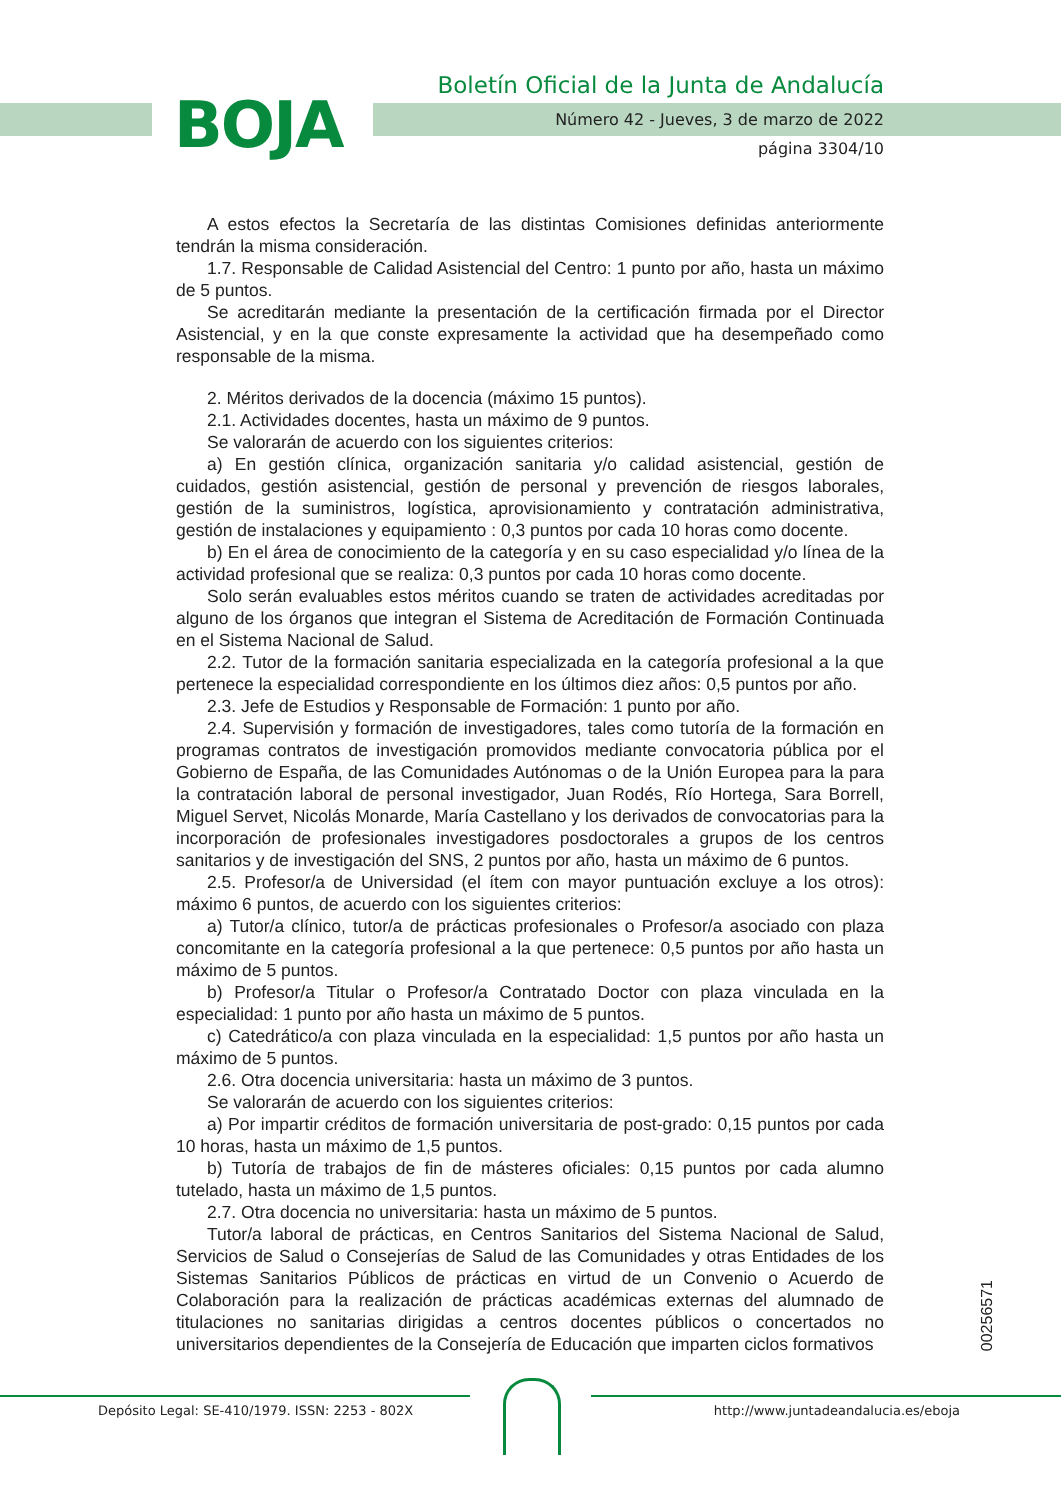BOJA
Boletín Oficial de la Junta de Andalucía
Número 42 - Jueves, 3 de marzo de 2022
página 3304/10
A estos efectos la Secretaría de las distintas Comisiones definidas anteriormente tendrán la misma consideración.
1.7. Responsable de Calidad Asistencial del Centro: 1 punto por año, hasta un máximo de 5 puntos.
Se acreditarán mediante la presentación de la certificación firmada por el Director Asistencial, y en la que conste expresamente la actividad que ha desempeñado como responsable de la misma.
2. Méritos derivados de la docencia (máximo 15 puntos).
2.1. Actividades docentes, hasta un máximo de 9 puntos.
Se valorarán de acuerdo con los siguientes criterios:
a) En gestión clínica, organización sanitaria y/o calidad asistencial, gestión de cuidados, gestión asistencial, gestión de personal y prevención de riesgos laborales, gestión de la suministros, logística, aprovisionamiento y contratación administrativa, gestión de instalaciones y equipamiento : 0,3 puntos por cada 10 horas como docente.
b) En el área de conocimiento de la categoría y en su caso especialidad y/o línea de la actividad profesional que se realiza: 0,3 puntos por cada 10 horas como docente.
Solo serán evaluables estos méritos cuando se traten de actividades acreditadas por alguno de los órganos que integran el Sistema de Acreditación de Formación Continuada en el Sistema Nacional de Salud.
2.2. Tutor de la formación sanitaria especializada en la categoría profesional a la que pertenece la especialidad correspondiente en los últimos diez años: 0,5 puntos por año.
2.3. Jefe de Estudios y Responsable de Formación: 1 punto por año.
2.4. Supervisión y formación de investigadores, tales como tutoría de la formación en programas contratos de investigación promovidos mediante convocatoria pública por el Gobierno de España, de las Comunidades Autónomas o de la Unión Europea para la para la contratación laboral de personal investigador, Juan Rodés, Río Hortega, Sara Borrell, Miguel Servet, Nicolás Monarde, María Castellano y los derivados de convocatorias para la incorporación de profesionales investigadores posdoctorales a grupos de los centros sanitarios y de investigación del SNS, 2 puntos por año, hasta un máximo de 6 puntos.
2.5. Profesor/a de Universidad (el ítem con mayor puntuación excluye a los otros): máximo 6 puntos, de acuerdo con los siguientes criterios:
a) Tutor/a clínico, tutor/a de prácticas profesionales o Profesor/a asociado con plaza concomitante en la categoría profesional a la que pertenece: 0,5 puntos por año hasta un máximo de 5 puntos.
b) Profesor/a Titular o Profesor/a Contratado Doctor con plaza vinculada en la especialidad: 1 punto por año hasta un máximo de 5 puntos.
c) Catedrático/a con plaza vinculada en la especialidad: 1,5 puntos por año hasta un máximo de 5 puntos.
2.6. Otra docencia universitaria: hasta un máximo de 3 puntos.
Se valorarán de acuerdo con los siguientes criterios:
a) Por impartir créditos de formación universitaria de post-grado: 0,15 puntos por cada 10 horas, hasta un máximo de 1,5 puntos.
b) Tutoría de trabajos de fin de másteres oficiales: 0,15 puntos por cada alumno tutelado, hasta un máximo de 1,5 puntos.
2.7. Otra docencia no universitaria: hasta un máximo de 5 puntos.
Tutor/a laboral de prácticas, en Centros Sanitarios del Sistema Nacional de Salud, Servicios de Salud o Consejerías de Salud de las Comunidades y otras Entidades de los Sistemas Sanitarios Públicos de prácticas en virtud de un Convenio o Acuerdo de Colaboración para la realización de prácticas académicas externas del alumnado de titulaciones no sanitarias dirigidas a centros docentes públicos o concertados no universitarios dependientes de la Consejería de Educación que imparten ciclos formativos
00256571
Depósito Legal: SE-410/1979. ISSN: 2253 - 802X http://www.juntadeandalucia.es/eboja